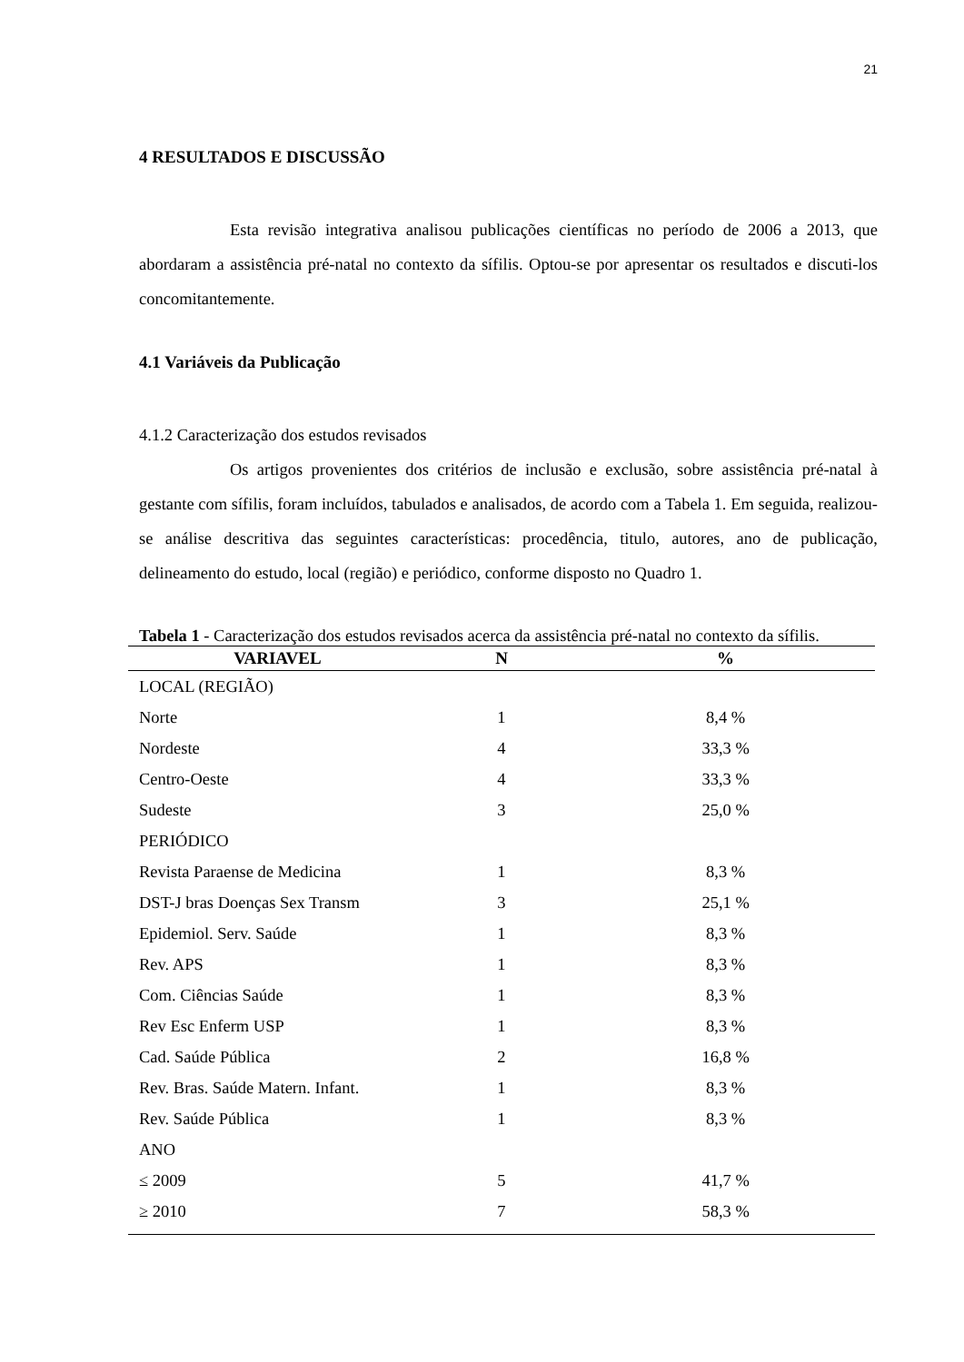21
4 RESULTADOS E DISCUSSÃO
Esta revisão integrativa analisou publicações científicas no período de 2006 a 2013, que abordaram a assistência pré-natal no contexto da sífilis. Optou-se por apresentar os resultados e discuti-los concomitantemente.
4.1 Variáveis da Publicação
4.1.2 Caracterização dos estudos revisados
Os artigos provenientes dos critérios de inclusão e exclusão, sobre assistência pré-natal à gestante com sífilis, foram incluídos, tabulados e analisados, de acordo com a Tabela 1. Em seguida, realizou-se análise descritiva das seguintes características: procedência, titulo, autores, ano de publicação, delineamento do estudo, local (região) e periódico, conforme disposto no Quadro 1.
Tabela 1 - Caracterização dos estudos revisados acerca da assistência pré-natal no contexto da sífilis.
| VARIAVEL | N | % |
| --- | --- | --- |
| LOCAL (REGIÃO) | | |
| Norte | 1 | 8,4 % |
| Nordeste | 4 | 33,3 % |
| Centro-Oeste | 4 | 33,3 % |
| Sudeste | 3 | 25,0 % |
| PERIÓDICO | | |
| Revista Paraense de Medicina | 1 | 8,3 % |
| DST-J bras Doenças Sex Transm | 3 | 25,1 % |
| Epidemiol. Serv. Saúde | 1 | 8,3 % |
| Rev. APS | 1 | 8,3 % |
| Com. Ciências Saúde | 1 | 8,3 % |
| Rev Esc Enferm USP | 1 | 8,3 % |
| Cad. Saúde Pública | 2 | 16,8 % |
| Rev. Bras. Saúde Matern. Infant. | 1 | 8,3 % |
| Rev. Saúde Pública | 1 | 8,3 % |
| ANO | | |
| ≤ 2009 | 5 | 41,7 % |
| ≥ 2010 | 7 | 58,3 % |